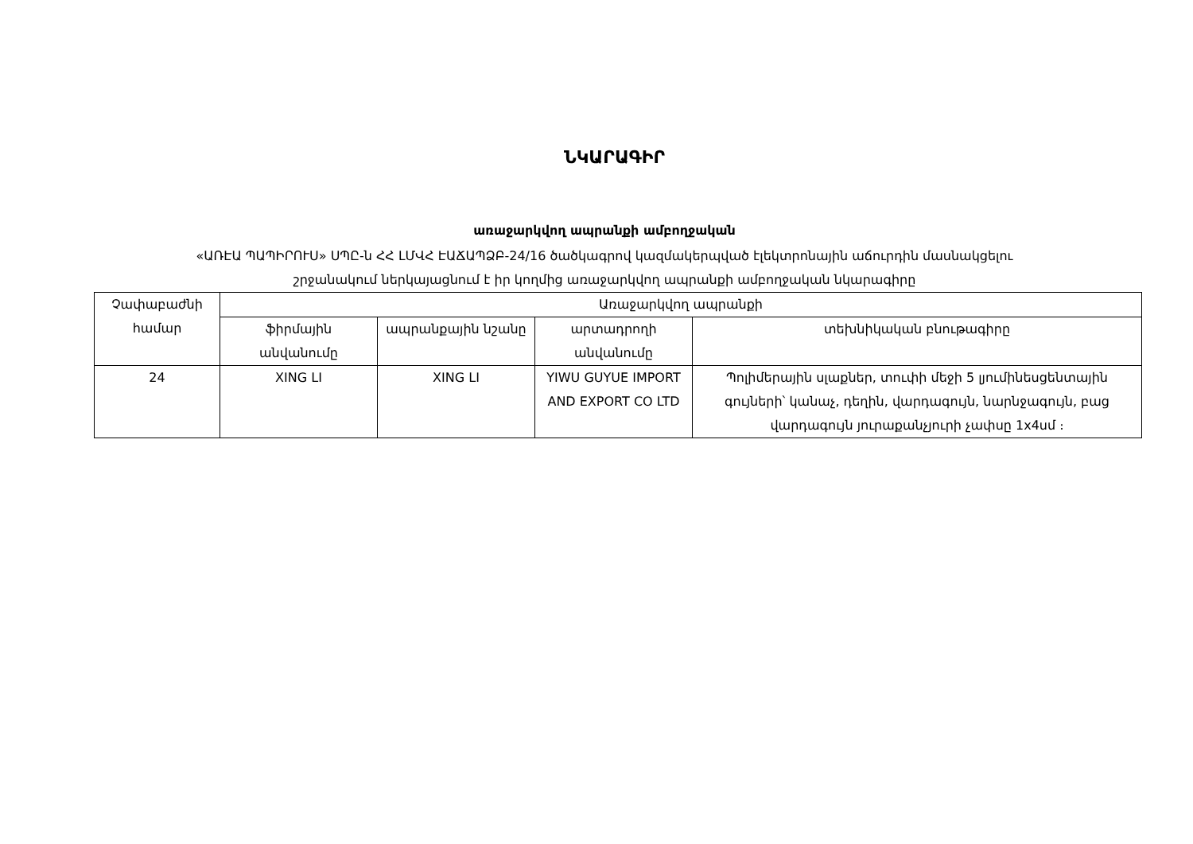ՆԿԱՐԱԳԻՐ
առաջարկվող ապրանքի ամբողջական
«ԱՌԷԱ ՊԱՊԻՐՈՒՍ» ՍՊԸ-ն ՀՀ ԼՄՎՀ ԷԱՃԱՊՁԲ-24/16 ծածկագրով կազմակերպված էլեկտրոնային աճուրդին մասնակցելու
շրջանակում ներկայացնում է իր կողմից առաջարկվող ապրանքի ամբողջական նկարագիրը
| Չափաբաժնի համար | Առաջարկվող ապրանքի | | | |
| --- | --- | --- | --- | --- |
| | ֆիրմային անվանումը | ապրանքային նշանը | արտադրողի անվանումը | տեխնիկական բնութագիրը |
| 24 | XING LI | XING LI | YIWU GUYUE IMPORT AND EXPORT CO LTD | Պոլիմերային սլաքներ, տուփի մեջի 5 լյումինեսցենտային գույների՝ կանաչ, դեղին, վարդագույն, նարնջագույն, բաց վարդագույն յուրաքանչյուրի չափսը 1x4սմ ։ |